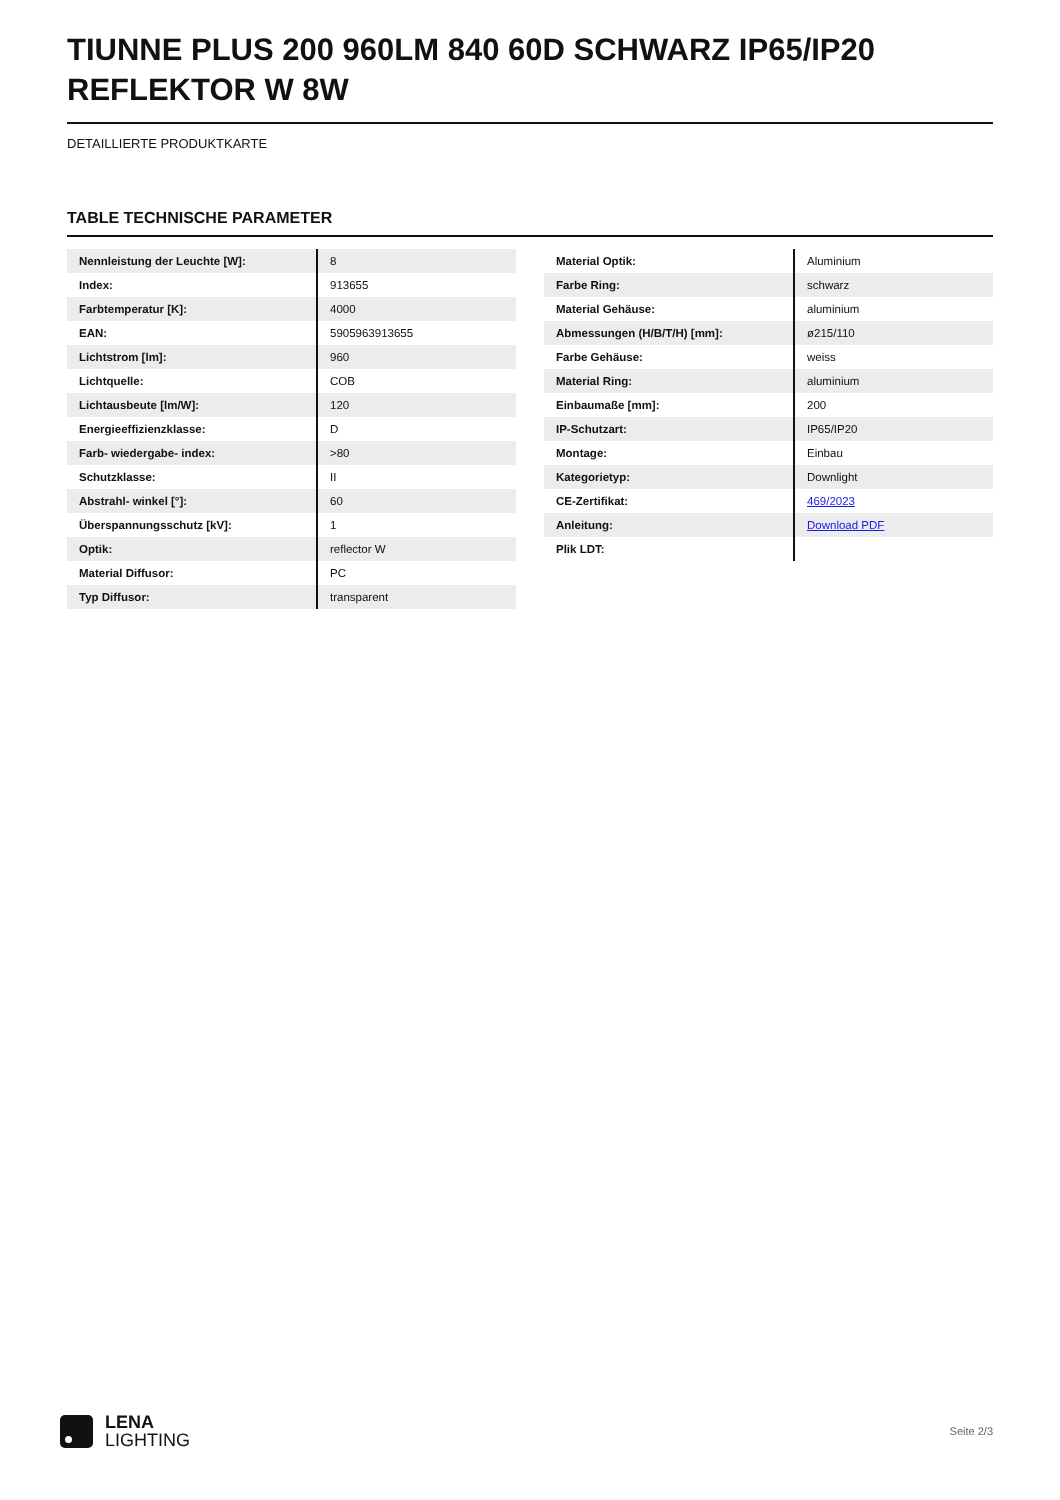TIUNNE PLUS 200 960LM 840 60D SCHWARZ IP65/IP20 REFLEKTOR W 8W
DETAILLIERTE PRODUKTKARTE
TABLE TECHNISCHE PARAMETER
| Nennleistung der Leuchte [W]: | 8 |
| Index: | 913655 |
| Farbtemperatur [K]: | 4000 |
| EAN: | 5905963913655 |
| Lichtstrom [lm]: | 960 |
| Lichtquelle: | COB |
| Lichtausbeute [lm/W]: | 120 |
| Energieeffizienzklasse: | D |
| Farb- wiedergabe- index: | >80 |
| Schutzklasse: | II |
| Abstrahl- winkel [°]: | 60 |
| Überspannungsschutz [kV]: | 1 |
| Optik: | reflector W |
| Material Diffusor: | PC |
| Typ Diffusor: | transparent |
| Material Optik: | Aluminium |
| Farbe Ring: | schwarz |
| Material Gehäuse: | aluminium |
| Abmessungen (H/B/T/H) [mm]: | ø215/110 |
| Farbe Gehäuse: | weiss |
| Material Ring: | aluminium |
| Einbaumaße [mm]: | 200 |
| IP-Schutzart: | IP65/IP20 |
| Montage: | Einbau |
| Kategorietyp: | Downlight |
| CE-Zertifikat: | 469/2023 |
| Anleitung: | Download PDF |
| Plik LDT: | |
LENA
LIGHTING
Seite 2/3